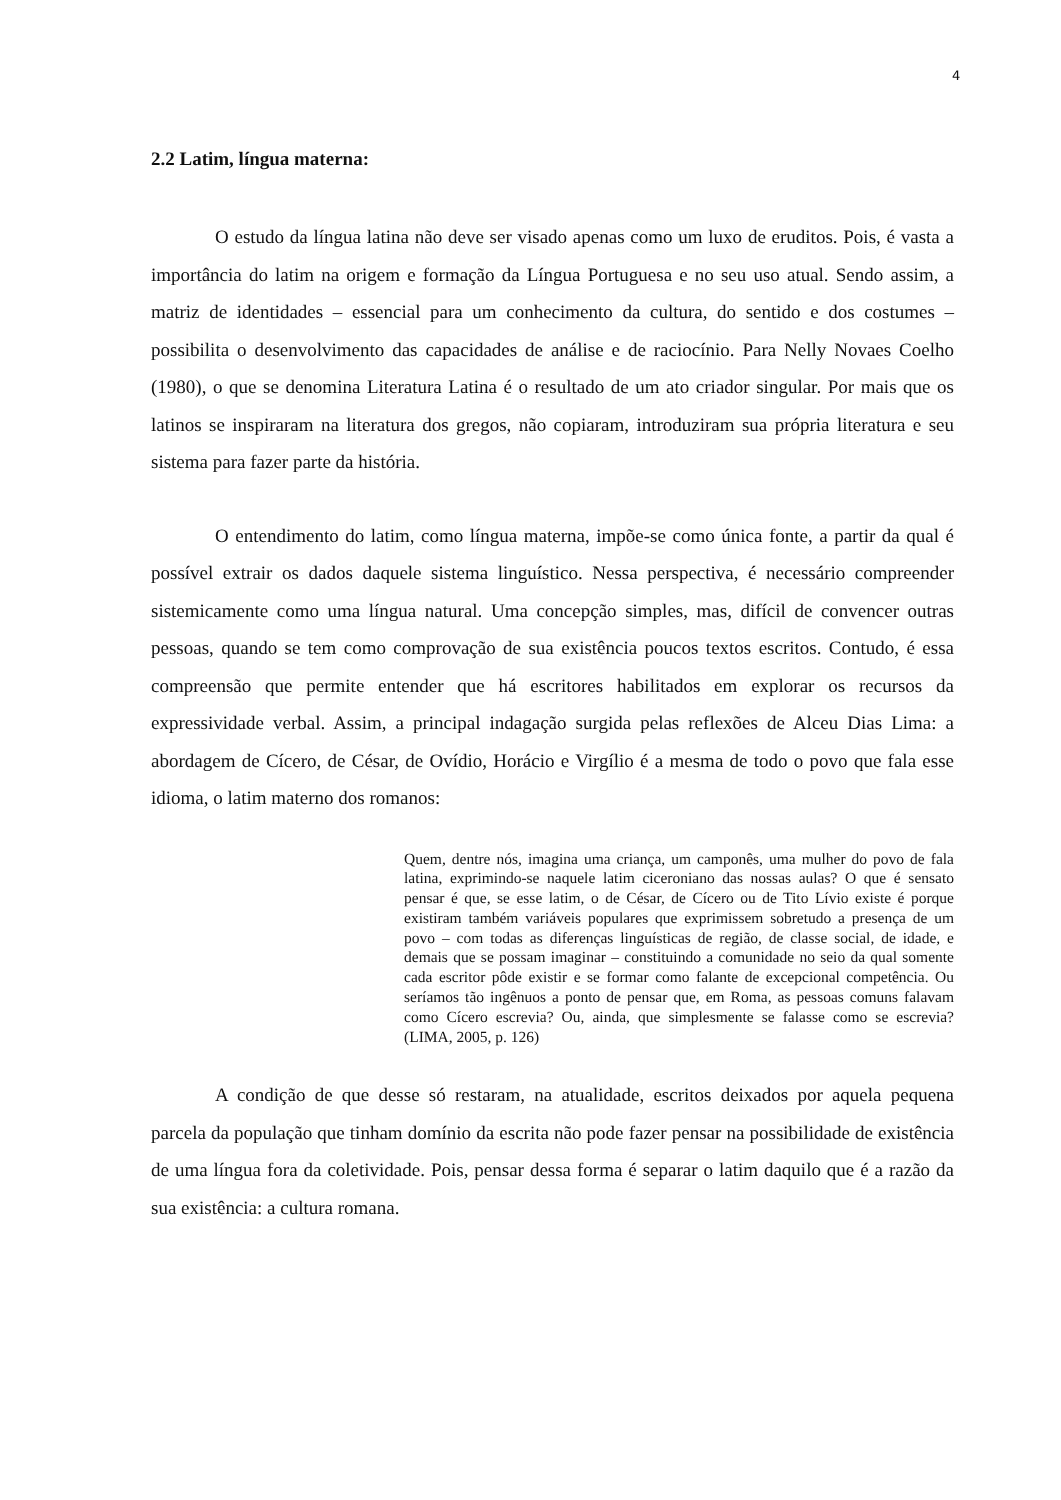4
2.2 Latim, língua materna:
O estudo da língua latina não deve ser visado apenas como um luxo de eruditos. Pois, é vasta a importância do latim na origem e formação da Língua Portuguesa e no seu uso atual. Sendo assim, a matriz de identidades – essencial para um conhecimento da cultura, do sentido e dos costumes – possibilita o desenvolvimento das capacidades de análise e de raciocínio. Para Nelly Novaes Coelho (1980), o que se denomina Literatura Latina é o resultado de um ato criador singular. Por mais que os latinos se inspiraram na literatura dos gregos, não copiaram, introduziram sua própria literatura e seu sistema para fazer parte da história.
O entendimento do latim, como língua materna, impõe-se como única fonte, a partir da qual é possível extrair os dados daquele sistema linguístico. Nessa perspectiva, é necessário compreender sistemicamente como uma língua natural. Uma concepção simples, mas, difícil de convencer outras pessoas, quando se tem como comprovação de sua existência poucos textos escritos. Contudo, é essa compreensão que permite entender que há escritores habilitados em explorar os recursos da expressividade verbal. Assim, a principal indagação surgida pelas reflexões de Alceu Dias Lima: a abordagem de Cícero, de César, de Ovídio, Horácio e Virgílio é a mesma de todo o povo que fala esse idioma, o latim materno dos romanos:
Quem, dentre nós, imagina uma criança, um camponês, uma mulher do povo de fala latina, exprimindo-se naquele latim ciceroniano das nossas aulas? O que é sensato pensar é que, se esse latim, o de César, de Cícero ou de Tito Lívio existe é porque existiram também variáveis populares que exprimissem sobretudo a presença de um povo – com todas as diferenças linguísticas de região, de classe social, de idade, e demais que se possam imaginar – constituindo a comunidade no seio da qual somente cada escritor pôde existir e se formar como falante de excepcional competência. Ou seríamos tão ingênuos a ponto de pensar que, em Roma, as pessoas comuns falavam como Cícero escrevia? Ou, ainda, que simplesmente se falasse como se escrevia? (LIMA, 2005, p. 126)
A condição de que desse só restaram, na atualidade, escritos deixados por aquela pequena parcela da população que tinham domínio da escrita não pode fazer pensar na possibilidade de existência de uma língua fora da coletividade. Pois, pensar dessa forma é separar o latim daquilo que é a razão da sua existência: a cultura romana.